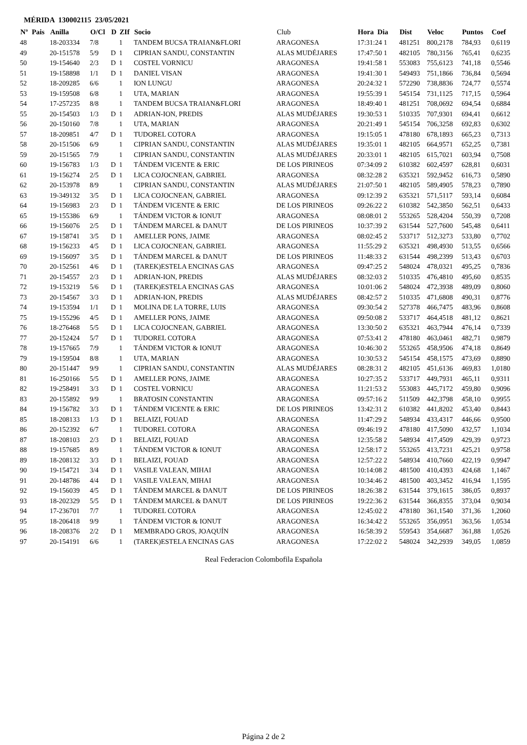MÉRIDA 130002115 23/05/2021
| Nº | Pais | Anilla | O/Cl | D | ZIf | Socio | Club | Hora Dia | Dist | Veloc | Puntos | Coef |
| --- | --- | --- | --- | --- | --- | --- | --- | --- | --- | --- | --- | --- |
| 48 | | 18-203334 | 7/8 | | 1 | TANDEM BUCSA TRAIAN&FLORI | ARAGONESA | 17:31:24 1 | 481251 | 800,2178 | 784,93 | 0,6119 |
| 49 | | 20-151578 | 5/9 | D | 1 | CIPRIAN SANDU, CONSTANTIN | ALAS MUDÉJARES | 17:47:50 1 | 482105 | 780,3156 | 765,41 | 0,6235 |
| 50 | | 19-154640 | 2/3 | D | 1 | COSTEL VORNICU | ARAGONESA | 19:41:58 1 | 553083 | 755,6123 | 741,18 | 0,5546 |
| 51 | | 19-158898 | 1/1 | D | 1 | DANIEL VISAN | ARAGONESA | 19:41:30 1 | 549493 | 751,1866 | 736,84 | 0,5694 |
| 52 | | 18-209285 | 6/6 | | 1 | ION LUNGU | ARAGONESA | 20:24:32 1 | 572290 | 738,8836 | 724,77 | 0,5574 |
| 53 | | 19-159508 | 6/8 | | 1 | UTA, MARIAN | ARAGONESA | 19:55:39 1 | 545154 | 731,1125 | 717,15 | 0,5964 |
| 54 | | 17-257235 | 8/8 | | 1 | TANDEM BUCSA TRAIAN&FLORI | ARAGONESA | 18:49:40 1 | 481251 | 708,0692 | 694,54 | 0,6884 |
| 55 | | 20-154503 | 1/3 | D | 1 | ADRIAN-ION, PREDIS | ALAS MUDÉJARES | 19:30:53 1 | 510335 | 707,9301 | 694,41 | 0,6612 |
| 56 | | 20-150160 | 7/8 | | 1 | UTA, MARIAN | ARAGONESA | 20:21:49 1 | 545154 | 706,3258 | 692,83 | 0,6302 |
| 57 | | 18-209851 | 4/7 | D | 1 | TUDOREL COTORA | ARAGONESA | 19:15:05 1 | 478180 | 678,1893 | 665,23 | 0,7313 |
| 58 | | 20-151506 | 6/9 | | 1 | CIPRIAN SANDU, CONSTANTIN | ALAS MUDÉJARES | 19:35:01 1 | 482105 | 664,9571 | 652,25 | 0,7381 |
| 59 | | 20-151565 | 7/9 | | 1 | CIPRIAN SANDU, CONSTANTIN | ALAS MUDÉJARES | 20:33:01 1 | 482105 | 615,7021 | 603,94 | 0,7508 |
| 60 | | 19-156783 | 1/3 | D | 1 | TÁNDEM VICENTE & ERIC | DE LOS PIRINEOS | 07:34:09 2 | 610382 | 602,4597 | 628,81 | 0,6031 |
| 61 | | 19-156274 | 2/5 | D | 1 | LICA COJOCNEAN, GABRIEL | ARAGONESA | 08:32:28 2 | 635321 | 592,9452 | 616,73 | 0,5890 |
| 62 | | 20-153978 | 8/9 | | 1 | CIPRIAN SANDU, CONSTANTIN | ALAS MUDÉJARES | 21:07:50 1 | 482105 | 589,4905 | 578,23 | 0,7890 |
| 63 | | 19-349132 | 3/5 | D | 1 | LICA COJOCNEAN, GABRIEL | ARAGONESA | 09:12:39 2 | 635321 | 571,5117 | 593,14 | 0,6084 |
| 64 | | 19-156983 | 2/3 | D | 1 | TÁNDEM VICENTE & ERIC | DE LOS PIRINEOS | 09:26:22 2 | 610382 | 542,3850 | 562,51 | 0,6433 |
| 65 | | 19-155386 | 6/9 | | 1 | TÁNDEM VICTOR & IONUT | ARAGONESA | 08:08:01 2 | 553265 | 528,4204 | 550,39 | 0,7208 |
| 66 | | 19-156076 | 2/5 | D | 1 | TÁNDEM MARCEL & DANUT | DE LOS PIRINEOS | 10:37:39 2 | 631544 | 527,7600 | 545,48 | 0,6411 |
| 67 | | 19-158741 | 3/5 | D | 1 | AMELLER PONS, JAIME | ARAGONESA | 08:02:45 2 | 533717 | 512,3273 | 533,80 | 0,7702 |
| 68 | | 19-156233 | 4/5 | D | 1 | LICA COJOCNEAN, GABRIEL | ARAGONESA | 11:55:29 2 | 635321 | 498,4930 | 513,55 | 0,6566 |
| 69 | | 19-156097 | 3/5 | D | 1 | TÁNDEM MARCEL & DANUT | DE LOS PIRINEOS | 11:48:33 2 | 631544 | 498,2399 | 513,43 | 0,6703 |
| 70 | | 20-152561 | 4/6 | D | 1 | (TAREK)ESTELA ENCINAS GAS | ARAGONESA | 09:47:25 2 | 548024 | 478,0321 | 495,25 | 0,7836 |
| 71 | | 20-154557 | 2/3 | D | 1 | ADRIAN-ION, PREDIS | ALAS MUDÉJARES | 08:32:03 2 | 510335 | 476,4810 | 495,60 | 0,8535 |
| 72 | | 19-153219 | 5/6 | D | 1 | (TAREK)ESTELA ENCINAS GAS | ARAGONESA | 10:01:06 2 | 548024 | 472,3938 | 489,09 | 0,8060 |
| 73 | | 20-154567 | 3/3 | D | 1 | ADRIAN-ION, PREDIS | ALAS MUDÉJARES | 08:42:57 2 | 510335 | 471,6808 | 490,31 | 0,8776 |
| 74 | | 19-153594 | 1/1 | D | 1 | MOLINA DE LA TORRE, LUIS | ARAGONESA | 09:30:54 2 | 527378 | 466,7475 | 483,96 | 0,8608 |
| 75 | | 19-155296 | 4/5 | D | 1 | AMELLER PONS, JAIME | ARAGONESA | 09:50:08 2 | 533717 | 464,4518 | 481,12 | 0,8621 |
| 76 | | 18-276468 | 5/5 | D | 1 | LICA COJOCNEAN, GABRIEL | ARAGONESA | 13:30:50 2 | 635321 | 463,7944 | 476,14 | 0,7339 |
| 77 | | 20-152424 | 5/7 | D | 1 | TUDOREL COTORA | ARAGONESA | 07:53:41 2 | 478180 | 463,0461 | 482,71 | 0,9879 |
| 78 | | 19-157665 | 7/9 | | 1 | TÁNDEM VICTOR & IONUT | ARAGONESA | 10:46:30 2 | 553265 | 458,9506 | 474,18 | 0,8649 |
| 79 | | 19-159504 | 8/8 | | 1 | UTA, MARIAN | ARAGONESA | 10:30:53 2 | 545154 | 458,1575 | 473,69 | 0,8890 |
| 80 | | 20-151447 | 9/9 | | 1 | CIPRIAN SANDU, CONSTANTIN | ALAS MUDÉJARES | 08:28:31 2 | 482105 | 451,6136 | 469,83 | 1,0180 |
| 81 | | 16-250166 | 5/5 | D | 1 | AMELLER PONS, JAIME | ARAGONESA | 10:27:35 2 | 533717 | 449,7931 | 465,11 | 0,9311 |
| 82 | | 19-258491 | 3/3 | D | 1 | COSTEL VORNICU | ARAGONESA | 11:21:53 2 | 553083 | 445,7172 | 459,80 | 0,9096 |
| 83 | | 20-155892 | 9/9 | | 1 | BRATOSIN CONSTANTIN | ARAGONESA | 09:57:16 2 | 511509 | 442,3798 | 458,10 | 0,9955 |
| 84 | | 19-156782 | 3/3 | D | 1 | TÁNDEM VICENTE & ERIC | DE LOS PIRINEOS | 13:42:31 2 | 610382 | 441,8202 | 453,40 | 0,8443 |
| 85 | | 18-208133 | 1/3 | D | 1 | BELAIZI, FOUAD | ARAGONESA | 11:47:29 2 | 548934 | 433,4317 | 446,66 | 0,9500 |
| 86 | | 20-152392 | 6/7 | | 1 | TUDOREL COTORA | ARAGONESA | 09:46:19 2 | 478180 | 417,5090 | 432,57 | 1,1034 |
| 87 | | 18-208103 | 2/3 | D | 1 | BELAIZI, FOUAD | ARAGONESA | 12:35:58 2 | 548934 | 417,4509 | 429,39 | 0,9723 |
| 88 | | 19-157685 | 8/9 | | 1 | TÁNDEM VICTOR & IONUT | ARAGONESA | 12:58:17 2 | 553265 | 413,7231 | 425,21 | 0,9758 |
| 89 | | 18-208132 | 3/3 | D | 1 | BELAIZI, FOUAD | ARAGONESA | 12:57:22 2 | 548934 | 410,7660 | 422,19 | 0,9947 |
| 90 | | 19-154721 | 3/4 | D | 1 | VASILE VALEAN, MIHAI | ARAGONESA | 10:14:08 2 | 481500 | 410,4393 | 424,68 | 1,1467 |
| 91 | | 20-148786 | 4/4 | D | 1 | VASILE VALEAN, MIHAI | ARAGONESA | 10:34:46 2 | 481500 | 403,3452 | 416,94 | 1,1595 |
| 92 | | 19-156039 | 4/5 | D | 1 | TÁNDEM MARCEL & DANUT | DE LOS PIRINEOS | 18:26:38 2 | 631544 | 379,1615 | 386,05 | 0,8937 |
| 93 | | 18-202329 | 5/5 | D | 1 | TÁNDEM MARCEL & DANUT | DE LOS PIRINEOS | 19:22:36 2 | 631544 | 366,8355 | 373,04 | 0,9034 |
| 94 | | 17-236701 | 7/7 | | 1 | TUDOREL COTORA | ARAGONESA | 12:45:02 2 | 478180 | 361,1540 | 371,36 | 1,2060 |
| 95 | | 18-206418 | 9/9 | | 1 | TÁNDEM VICTOR & IONUT | ARAGONESA | 16:34:42 2 | 553265 | 356,0951 | 363,56 | 1,0534 |
| 96 | | 18-208376 | 2/2 | D | 1 | MEMBRADO GROS, JOAQUÍN | ARAGONESA | 16:58:39 2 | 559543 | 354,6687 | 361,88 | 1,0526 |
| 97 | | 20-154191 | 6/6 | | 1 | (TAREK)ESTELA ENCINAS GAS | ARAGONESA | 17:22:02 2 | 548024 | 342,2939 | 349,05 | 1,0859 |
Real Federacion Colombofila Española
Página 2 de 2